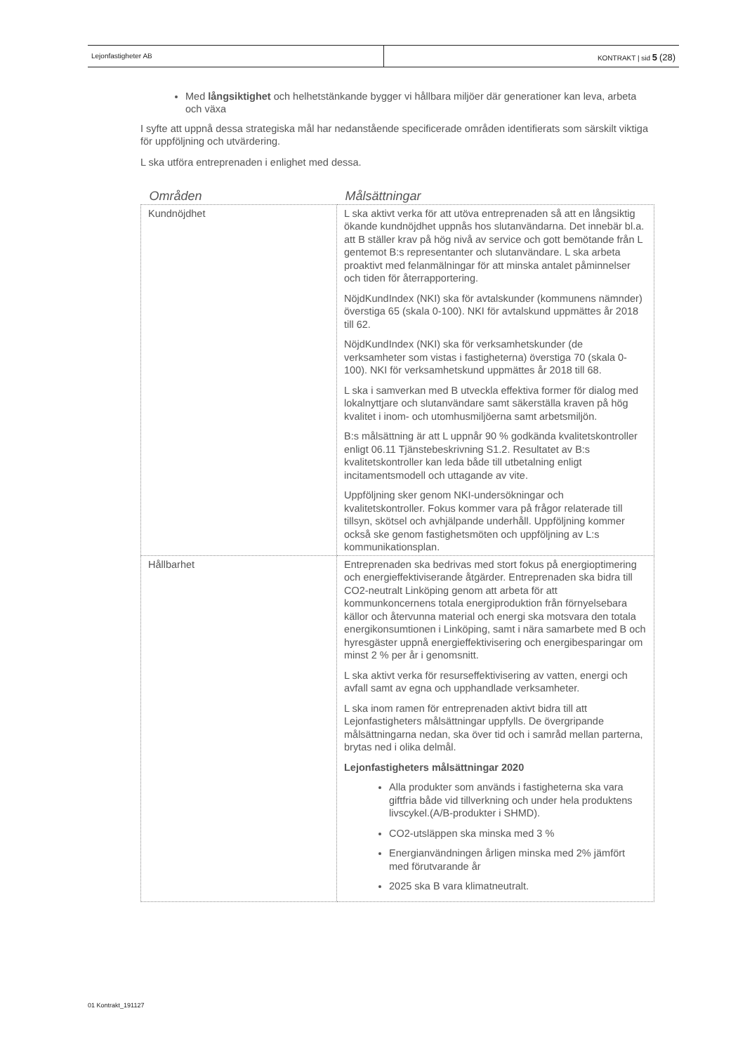Lejonfastigheter AB KONTRAKT | sid 5 (28)
Med långsiktighet och helhetstänkande bygger vi hållbara miljöer där generationer kan leva, arbeta och växa
I syfte att uppnå dessa strategiska mål har nedanstående specificerade områden identifierats som särskilt viktiga för uppföljning och utvärdering.
L ska utföra entreprenaden i enlighet med dessa.
| Områden | Målsättningar |
| --- | --- |
| Kundnöjdhet | L ska aktivt verka för att utöva entreprenaden så att en långsiktig ökande kundnöjdhet uppnås hos slutanvändarna. Det innebär bl.a. att B ställer krav på hög nivå av service och gott bemötande från L gentemot B:s representanter och slutanvändare. L ska arbeta proaktivt med felanmälningar för att minska antalet påminnelser och tiden för återrapportering. NöjdKundIndex (NKI) ska för avtalskunder (kommunens nämnder) överstiga 65 (skala 0-100). NKI för avtalskund uppmättes år 2018 till 62. NöjdKundIndex (NKI) ska för verksamhetskunder (de verksamheter som vistas i fastigheterna) överstiga 70 (skala 0-100). NKI för verksamhetskund uppmättes år 2018 till 68. L ska i samverkan med B utveckla effektiva former för dialog med lokalnyttjare och slutanvändare samt säkerställa kraven på hög kvalitet i inom- och utomhusmiljöerna samt arbetsmiljön. B:s målsättning är att L uppnår 90 % godkända kvalitetskontroller enligt 06.11 Tjänstebeskrivning S1.2. Resultatet av B:s kvalitetskontroller kan leda både till utbetalning enligt incitamentsmodell och uttagande av vite. Uppföljning sker genom NKI-undersökningar och kvalitetskontroller. Fokus kommer vara på frågor relaterade till tillsyn, skötsel och avhjälpande underhåll. Uppföljning kommer också ske genom fastighetsmöten och uppföljning av L:s kommunikationsplan. |
| Hållbarhet | Entreprenaden ska bedrivas med stort fokus på energioptimering och energieffektiviserande åtgärder. Entreprenaden ska bidra till CO2-neutralt Linköping genom att arbeta för att kommunkoncernens totala energiproduktion från förnyelsebara källor och återvunna material och energi ska motsvara den totala energikonsumtionen i Linköping, samt i nära samarbete med B och hyresgäster uppnå energieffektivisering och energibesparingar om minst 2 % per år i genomsnitt. L ska aktivt verka för resurseffektivisering av vatten, energi och avfall samt av egna och upphandlade verksamheter. L ska inom ramen för entreprenaden aktivt bidra till att Lejonfastigheters målsättningar uppfylls. De övergripande målsättningarna nedan, ska över tid och i samråd mellan parterna, brytas ned i olika delmål. Lejonfastigheters målsättningar 2020 Alla produkter som används i fastigheterna ska vara giftfria både vid tillverkning och under hela produktens livscykel.(A/B-produkter i SHMD). CO2-utsläppen ska minska med 3 % Energianvändningen årligen minska med 2% jämfört med förutvarande år 2025 ska B vara klimatneutralt. |
01 Kontrakt_191127